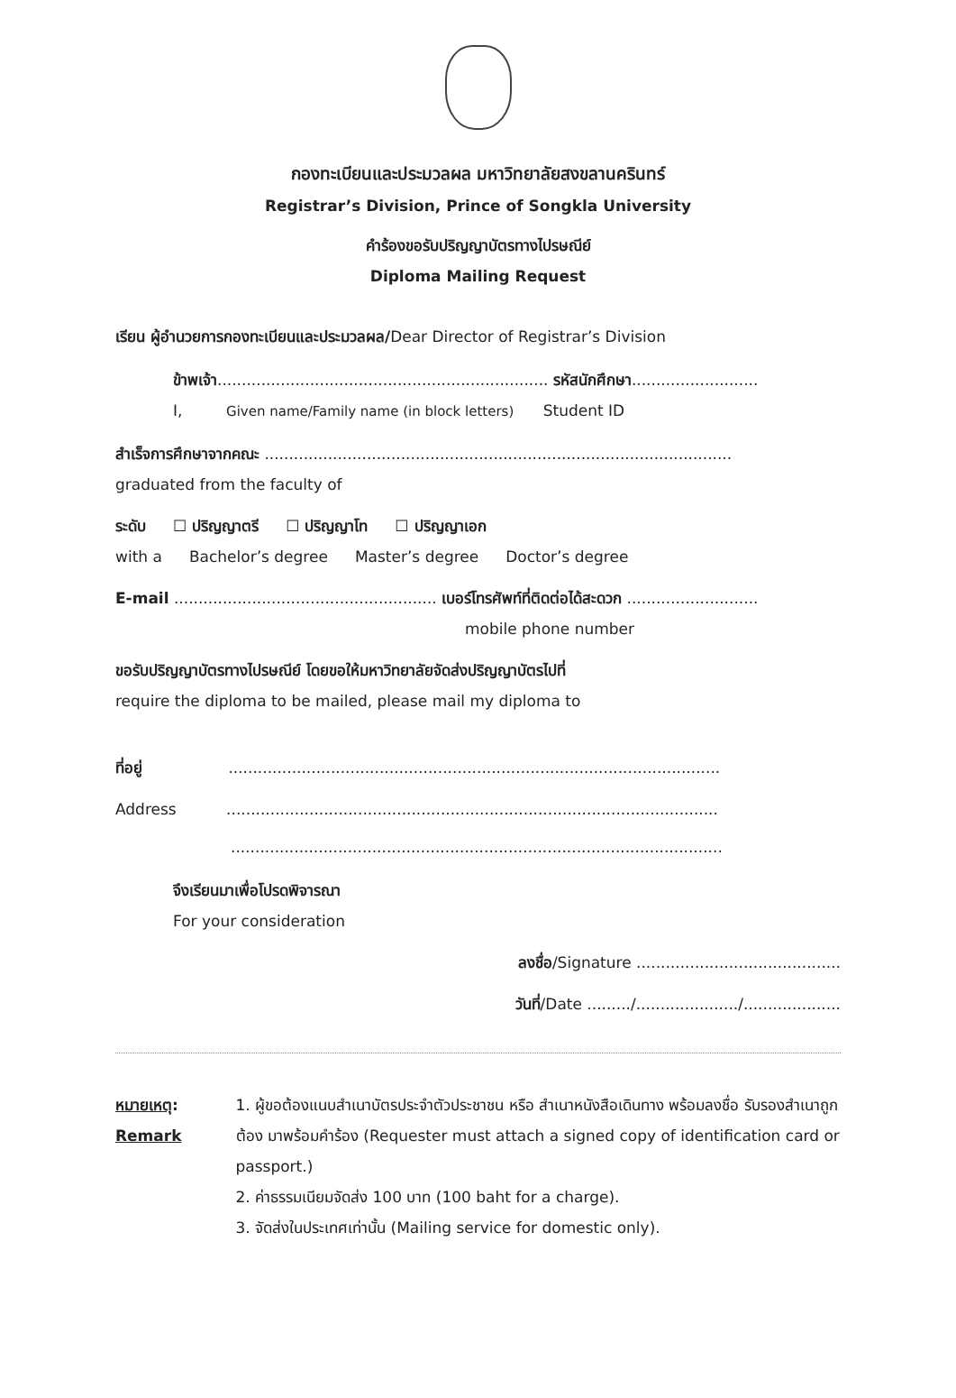กองทะเบียนและประมวลผล มหาวิทยาลัยสงขลานครินทร์
Registrar’s Division, Prince of Songkla University
คำร้องขอรับปริญญาบัตรทางไปรษณีย์
Diploma Mailing Request
เรียน ผู้อำนวยการกองทะเบียนและประมวลผล/Dear Director of Registrar’s Division
ข้าพเจ้า.................................................................... รหัสนักศึกษา..........................
I, Given name/Family name (in block letters) Student ID
สำเร็จการศึกษาจากคณะ ................................................................................................
graduated from the faculty of
ระดับ ☐ ปริญญาตรี ☐ ปริญญาโท ☐ ปริญญาเอก
with a Bachelor’s degree Master’s degree Doctor’s degree
E-mail ...................................................... เบอร์โทรศัพท์ที่ติดต่อได้สะดวก ...........................
mobile phone number
ขอรับปริญญาบัตรทางไปรษณีย์ โดยขอให้มหาวิทยาลัยจัดส่งปริญญาบัตรไปที่
require the diploma to be mailed, please mail my diploma to
ที่อยู่ .....................................................................................................
Address .....................................................................................................
.....................................................................................................
จึงเรียนมาเพื่อโปรดพิจารณา
For your consideration
ลงชื่อ/Signature ..........................................
วันที่/Date ........./...................../....................
หมายเหตุ:
Remark
1. ผู้ขอต้องแนบสำเนาบัตรประจำตัวประชาชน หรือ สำเนาหนังสือเดินทาง พร้อมลงชื่อ รับรองสำเนาถูกต้อง มาพร้อมคำร้อง (Requester must attach a signed copy of identification card or passport.)
2. ค่าธรรมเนียมจัดส่ง 100 บาท (100 baht for a charge).
3. จัดส่งในประเทศเท่านั้น (Mailing service for domestic only).